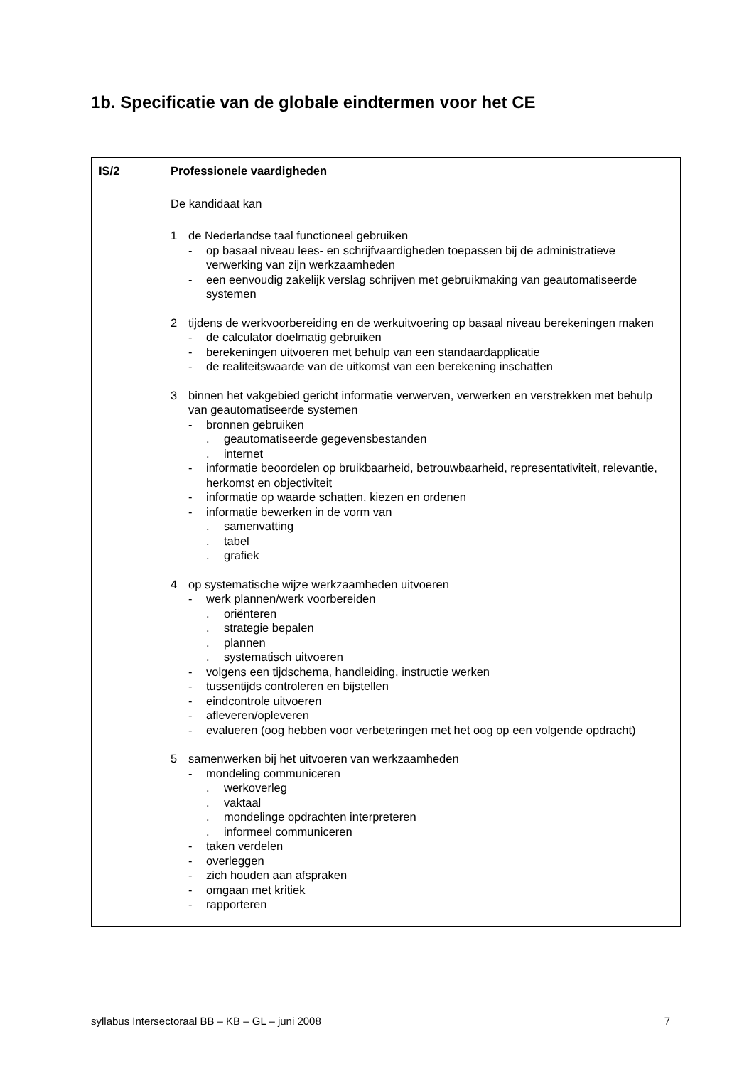1b. Specificatie van de globale eindtermen voor het CE
| IS/2 | Professionele vaardigheden De kandidaat kan 1 de Nederlandse taal functioneel gebruiken - op basaal niveau lees- en schrijfvaardigheden toepassen bij de administratieve verwerking van zijn werkzaamheden - een eenvoudig zakelijk verslag schrijven met gebruikmaking van geautomatiseerde systemen 2 tijdens de werkvoorbereiding en de werkuitvoering op basaal niveau berekeningen maken - de calculator doelmatig gebruiken - berekeningen uitvoeren met behulp van een standaardapplicatie - de realiteitswaarde van de uitkomst van een berekening inschatten 3 binnen het vakgebied gericht informatie verwerven, verwerken en verstrekken met behulp van geautomatiseerde systemen - bronnen gebruiken . geautomatiseerde gegevensbestanden . internet - informatie beoordelen op bruikbaarheid, betrouwbaarheid, representativiteit, relevantie, herkomst en objectiviteit - informatie op waarde schatten, kiezen en ordenen - informatie bewerken in de vorm van . samenvatting . tabel . grafiek 4 op systematische wijze werkzaamheden uitvoeren - werk plannen/werk voorbereiden . oriënteren . strategie bepalen . plannen . systematisch uitvoeren - volgens een tijdschema, handleiding, instructie werken - tussentijds controleren en bijstellen - eindcontrole uitvoeren - afleveren/opleveren - evalueren (oog hebben voor verbeteringen met het oog op een volgende opdracht) 5 samenwerken bij het uitvoeren van werkzaamheden - mondeling communiceren . werkoverleg . vaktaal . mondelinge opdrachten interpreteren . informeel communiceren - taken verdelen - overleggen - zich houden aan afspraken - omgaan met kritiek - rapporteren |
syllabus Intersectoraal BB – KB – GL – juni 2008 7